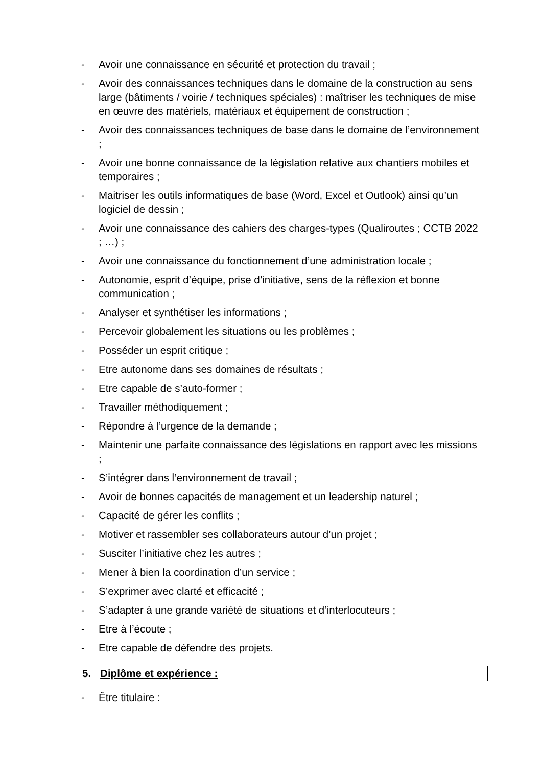- Avoir une connaissance en sécurité et protection du travail ;
- Avoir des connaissances techniques dans le domaine de la construction au sens large (bâtiments / voirie / techniques spéciales) : maîtriser les techniques de mise en œuvre des matériels, matériaux et équipement de construction ;
- Avoir des connaissances techniques de base dans le domaine de l’environnement ;
- Avoir une bonne connaissance de la législation relative aux chantiers mobiles et temporaires ;
- Maitriser les outils informatiques de base (Word, Excel et Outlook) ainsi qu’un logiciel de dessin ;
- Avoir une connaissance des cahiers des charges-types (Qualiroutes ; CCTB 2022 ; …) ;
- Avoir une connaissance du fonctionnement d’une administration locale ;
- Autonomie, esprit d’équipe, prise d’initiative, sens de la réflexion et bonne communication ;
- Analyser et synthétiser les informations ;
- Percevoir globalement les situations ou les problèmes ;
- Posséder un esprit critique ;
- Etre autonome dans ses domaines de résultats ;
- Etre capable de s’auto-former ;
- Travailler méthodiquement ;
- Répondre à l’urgence de la demande ;
- Maintenir une parfaite connaissance des législations en rapport avec les missions ;
- S’intégrer dans l’environnement de travail ;
- Avoir de bonnes capacités de management et un leadership naturel ;
- Capacité de gérer les conflits ;
- Motiver et rassembler ses collaborateurs autour d’un projet ;
- Susciter l’initiative chez les autres ;
- Mener à bien la coordination d’un service ;
- S’exprimer avec clarté et efficacité ;
- S’adapter à une grande variété de situations et d’interlocuteurs ;
- Etre à l’écoute ;
- Etre capable de défendre des projets.
5. Diplôme et expérience :
- Être titulaire :